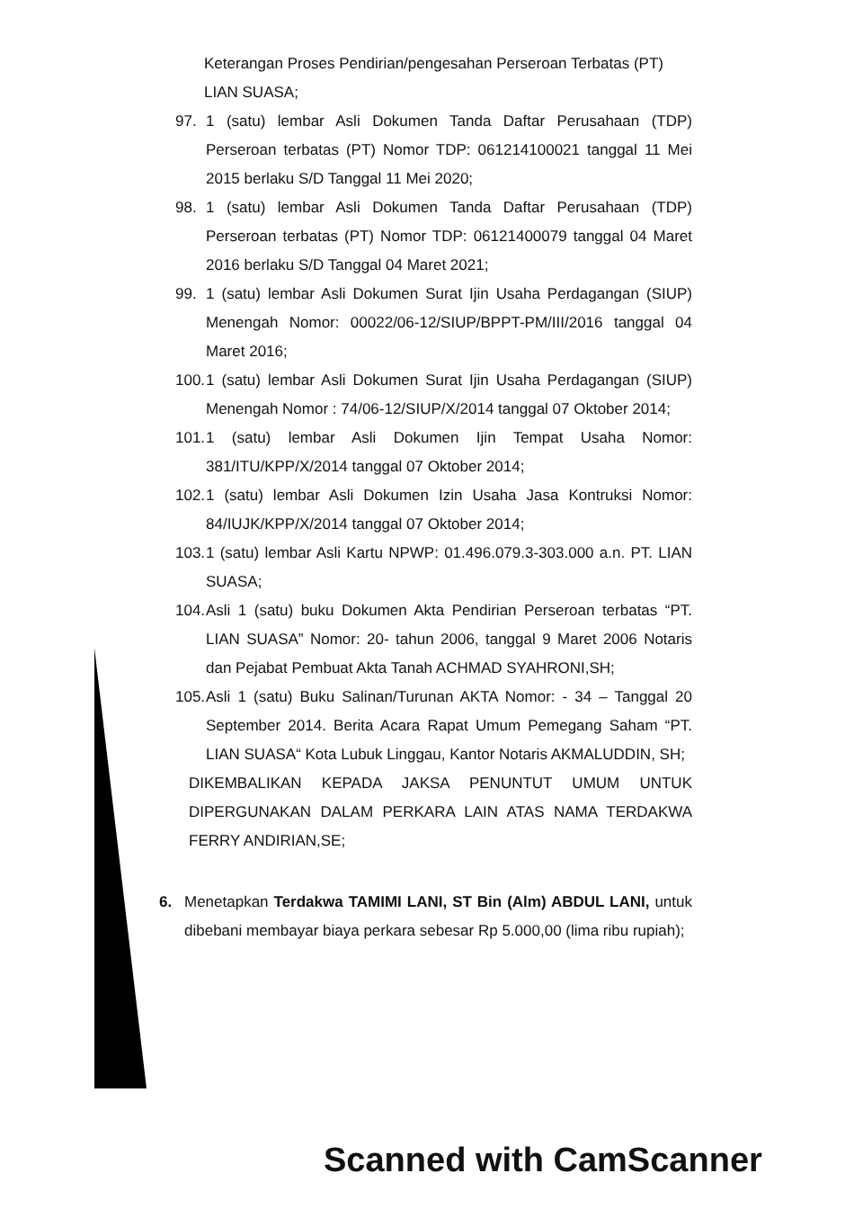Keterangan Proses Pendirian/pengesahan Perseroan Terbatas (PT) LIAN SUASA;
97. 1 (satu) lembar Asli Dokumen Tanda Daftar Perusahaan (TDP) Perseroan terbatas (PT) Nomor TDP: 061214100021 tanggal 11 Mei 2015 berlaku S/D Tanggal 11 Mei 2020;
98. 1 (satu) lembar Asli Dokumen Tanda Daftar Perusahaan (TDP) Perseroan terbatas (PT) Nomor TDP: 06121400079 tanggal 04 Maret 2016 berlaku S/D Tanggal 04 Maret 2021;
99. 1 (satu) lembar Asli Dokumen Surat Ijin Usaha Perdagangan (SIUP) Menengah Nomor: 00022/06-12/SIUP/BPPT-PM/III/2016 tanggal 04 Maret 2016;
100. 1 (satu) lembar Asli Dokumen Surat Ijin Usaha Perdagangan (SIUP) Menengah Nomor : 74/06-12/SIUP/X/2014 tanggal 07 Oktober 2014;
101. 1 (satu) lembar Asli Dokumen Ijin Tempat Usaha Nomor: 381/ITU/KPP/X/2014 tanggal 07 Oktober 2014;
102. 1 (satu) lembar Asli Dokumen Izin Usaha Jasa Kontruksi Nomor: 84/IUJK/KPP/X/2014 tanggal 07 Oktober 2014;
103. 1 (satu) lembar Asli Kartu NPWP: 01.496.079.3-303.000 a.n. PT. LIAN SUASA;
104. Asli 1 (satu) buku Dokumen Akta Pendirian Perseroan terbatas “PT. LIAN SUASA” Nomor: 20- tahun 2006, tanggal 9 Maret 2006 Notaris dan Pejabat Pembuat Akta Tanah ACHMAD SYAHRONI,SH;
105. Asli 1 (satu) Buku Salinan/Turunan AKTA Nomor: - 34 – Tanggal 20 September 2014. Berita Acara Rapat Umum Pemegang Saham “PT. LIAN SUASA“ Kota Lubuk Linggau, Kantor Notaris AKMALUDDIN, SH;
DIKEMBALIKAN KEPADA JAKSA PENUNTUT UMUM UNTUK DIPERGUNAKAN DALAM PERKARA LAIN ATAS NAMA TERDAKWA FERRY ANDIRIAN,SE;
6. Menetapkan Terdakwa TAMIMI LANI, ST Bin (Alm) ABDUL LANI, untuk dibebani membayar biaya perkara sebesar Rp 5.000,00 (lima ribu rupiah);
Scanned with CamScanner